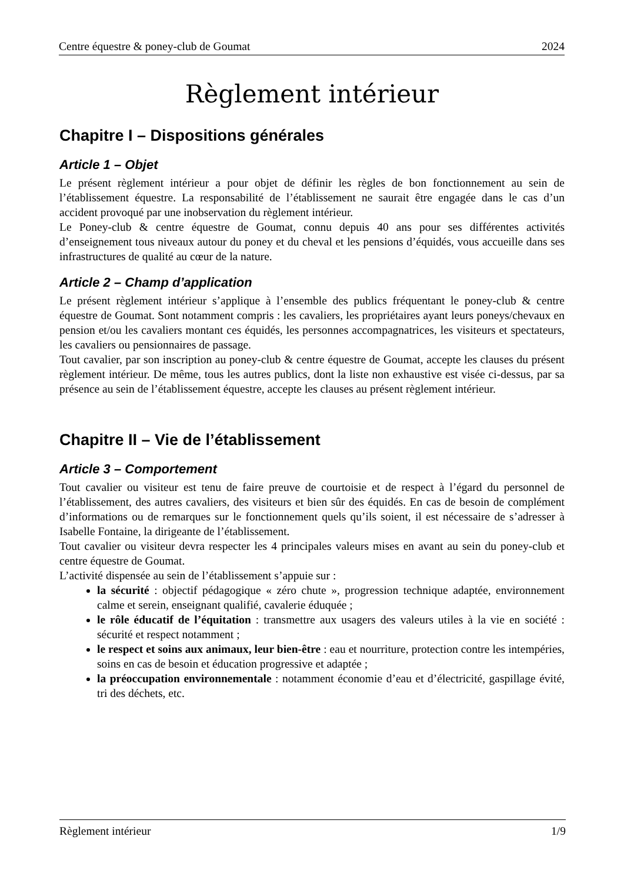Centre équestre & poney-club de Goumat 2024
Règlement intérieur
Chapitre I – Dispositions générales
Article 1 – Objet
Le présent règlement intérieur a pour objet de définir les règles de bon fonctionnement au sein de l’établissement équestre. La responsabilité de l’établissement ne saurait être engagée dans le cas d’un accident provoqué par une inobservation du règlement intérieur.
Le Poney-club & centre équestre de Goumat, connu depuis 40 ans pour ses différentes activités d’enseignement tous niveaux autour du poney et du cheval et les pensions d’équidés, vous accueille dans ses infrastructures de qualité au cœur de la nature.
Article 2 – Champ d’application
Le présent règlement intérieur s’applique à l’ensemble des publics fréquentant le poney-club & centre équestre de Goumat. Sont notamment compris : les cavaliers, les propriétaires ayant leurs poneys/chevaux en pension et/ou les cavaliers montant ces équidés, les personnes accompagnatrices, les visiteurs et spectateurs, les cavaliers ou pensionnaires de passage.
Tout cavalier, par son inscription au poney-club & centre équestre de Goumat, accepte les clauses du présent règlement intérieur. De même, tous les autres publics, dont la liste non exhaustive est visée ci-dessus, par sa présence au sein de l’établissement équestre, accepte les clauses au présent règlement intérieur.
Chapitre II – Vie de l’établissement
Article 3 – Comportement
Tout cavalier ou visiteur est tenu de faire preuve de courtoisie et de respect à l’égard du personnel de l’établissement, des autres cavaliers, des visiteurs et bien sûr des équidés. En cas de besoin de complément d’informations ou de remarques sur le fonctionnement quels qu’ils soient, il est nécessaire de s’adresser à Isabelle Fontaine, la dirigeante de l’établissement.
Tout cavalier ou visiteur devra respecter les 4 principales valeurs mises en avant au sein du poney-club et centre équestre de Goumat.
L’activité dispensée au sein de l’établissement s’appuie sur :
la sécurité : objectif pédagogique « zéro chute », progression technique adaptée, environnement calme et serein, enseignant qualifié, cavalerie éduquée ;
le rôle éducatif de l’équitation : transmettre aux usagers des valeurs utiles à la vie en société : sécurité et respect notamment ;
le respect et soins aux animaux, leur bien-être : eau et nourriture, protection contre les intempéries, soins en cas de besoin et éducation progressive et adaptée ;
la préoccupation environnementale : notamment économie d’eau et d’électricité, gaspillage évité, tri des déchets, etc.
Règlement intérieur 1/9